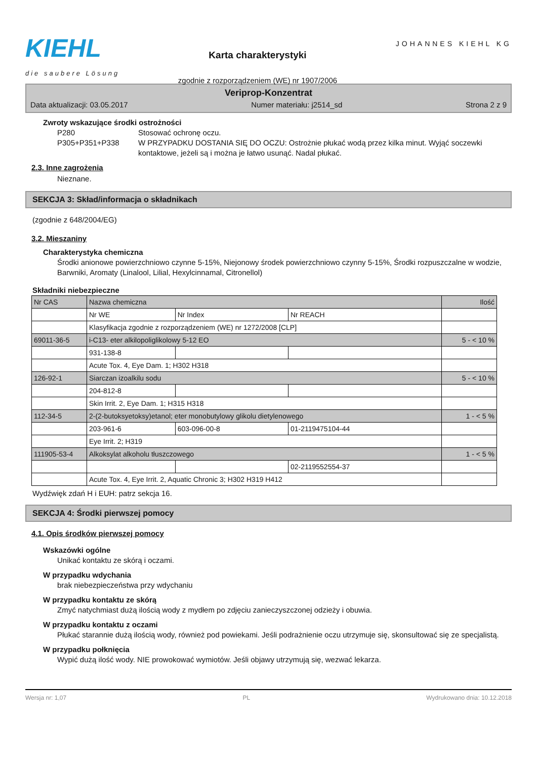KIEHL
die saubere Lösung
Karta charakterystyki
zgodnie z rozporządzeniem (WE) nr 1907/2006
JOHANNES KIEHL KG
Veriprop-Konzentrat
Data aktualizacji: 03.05.2017 Numer materiału: j2514_sd Strona 2 z 9
Zwroty wskazujące środki ostrożności
P280 Stosować ochronę oczu. P305+P351+P338 W PRZYPADKU DOSTANIA SIĘ DO OCZU: Ostrożnie płukać wodą przez kilka minut. Wyjąć soczewki kontaktowe, jeżeli są i można je łatwo usunąć. Nadal płukać.
2.3. Inne zagrożenia
Nieznane.
SEKCJA 3: Skład/informacja o składnikach
(zgodnie z 648/2004/EG)
3.2. Mieszaniny
Charakterystyka chemiczna
Środki anionowe powierzchniowo czynne 5-15%, Niejonowy środek powierzchniowo czynny 5-15%, Środki rozpuszczalne w wodzie, Barwniki, Aromaty (Linalool, Lilial, Hexylcinnamal, Citronellol)
Składniki niebezpieczne
| Nr CAS | Nazwa chemiczna | | | Ilość |
| --- | --- | --- | --- | --- |
| | Nr WE | Nr Index | Nr REACH | |
| | Klasyfikacja zgodnie z rozporządzeniem (WE) nr 1272/2008 [CLP] | | | |
| 69011-36-5 | i-C13- eter alkilopoliglikolowy 5-12 EO | | | 5 - < 10 % |
| | 931-138-8 | | | |
| | Acute Tox. 4, Eye Dam. 1; H302 H318 | | | |
| 126-92-1 | Siarczan izoalkilu sodu | | | 5 - < 10 % |
| | 204-812-8 | | | |
| | Skin Irrit. 2, Eye Dam. 1; H315 H318 | | | |
| 112-34-5 | 2-(2-butoksyetoksy)etanol; eter monobutylowy glikolu dietylenowego | | | 1 - < 5 % |
| | 203-961-6 | 603-096-00-8 | 01-2119475104-44 | |
| | Eye Irrit. 2; H319 | | | |
| 111905-53-4 | Alkoksylat alkoholu tłuszczowego | | | 1 - < 5 % |
| | | | 02-2119552554-37 | |
| | Acute Tox. 4, Eye Irrit. 2, Aquatic Chronic 3; H302 H319 H412 | | | |
Wydźwięk zdań H i EUH: patrz sekcja 16.
SEKCJA 4: Środki pierwszej pomocy
4.1. Opis środków pierwszej pomocy
Wskazówki ogólne
Unikać kontaktu ze skórą i oczami.
W przypadku wdychania
brak niebezpieczeństwa przy wdychaniu
W przypadku kontaktu ze skórą
Zmyć natychmiast dużą ilością wody z mydłem po zdjęciu zanieczyszczonej odzieży i obuwia.
W przypadku kontaktu z oczami
Płukać starannie dużą ilością wody, również pod powiekami. Jeśli podrażnienie oczu utrzymuje się, skonsultować się ze specjalistą.
W przypadku połknięcia
Wypić dużą ilość wody. NIE prowokować wymiotów. Jeśli objawy utrzymują się, wezwać lekarza.
Wersja nr: 1,07 PL Wydrukowano dnia: 10.12.2018